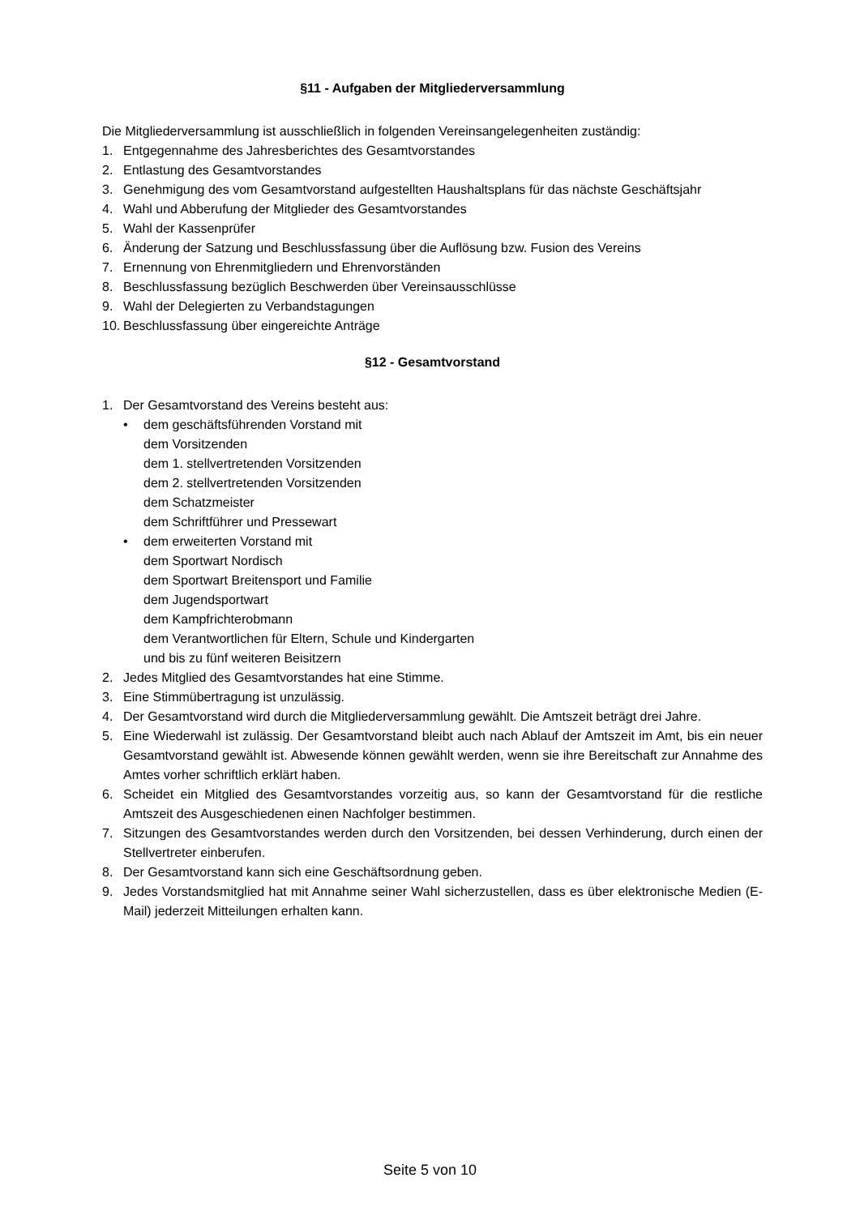§11 - Aufgaben der Mitgliederversammlung
Die Mitgliederversammlung ist ausschließlich in folgenden Vereinsangelegenheiten zuständig:
1. Entgegennahme des Jahresberichtes des Gesamtvorstandes
2. Entlastung des Gesamtvorstandes
3. Genehmigung des vom Gesamtvorstand aufgestellten Haushaltsplans für das nächste Geschäftsjahr
4. Wahl und Abberufung der Mitglieder des Gesamtvorstandes
5. Wahl der Kassenprüfer
6. Änderung der Satzung und Beschlussfassung über die Auflösung bzw. Fusion des Vereins
7. Ernennung von Ehrenmitgliedern und Ehrenvorständen
8. Beschlussfassung bezüglich Beschwerden über Vereinsausschlüsse
9. Wahl der Delegierten zu Verbandstagungen
10. Beschlussfassung über eingereichte Anträge
§12 - Gesamtvorstand
1. Der Gesamtvorstand des Vereins besteht aus:
• dem geschäftsführenden Vorstand mit
dem Vorsitzenden
dem 1. stellvertretenden Vorsitzenden
dem 2. stellvertretenden Vorsitzenden
dem Schatzmeister
dem Schriftführer und Pressewart
• dem erweiterten Vorstand mit
dem Sportwart Nordisch
dem Sportwart Breitensport und Familie
dem Jugendsportwart
dem Kampfrichterobmann
dem Verantwortlichen für Eltern, Schule und Kindergarten
und bis zu fünf weiteren Beisitzern
2. Jedes Mitglied des Gesamtvorstandes hat eine Stimme.
3. Eine Stimmübertragung ist unzulässig.
4. Der Gesamtvorstand wird durch die Mitgliederversammlung gewählt. Die Amtszeit beträgt drei Jahre.
5. Eine Wiederwahl ist zulässig. Der Gesamtvorstand bleibt auch nach Ablauf der Amtszeit im Amt, bis ein neuer Gesamtvorstand gewählt ist. Abwesende können gewählt werden, wenn sie ihre Bereitschaft zur Annahme des Amtes vorher schriftlich erklärt haben.
6. Scheidet ein Mitglied des Gesamtvorstandes vorzeitig aus, so kann der Gesamtvorstand für die restliche Amtszeit des Ausgeschiedenen einen Nachfolger bestimmen.
7. Sitzungen des Gesamtvorstandes werden durch den Vorsitzenden, bei dessen Verhinderung, durch einen der Stellvertreter einberufen.
8. Der Gesamtvorstand kann sich eine Geschäftsordnung geben.
9. Jedes Vorstandsmitglied hat mit Annahme seiner Wahl sicherzustellen, dass es über elektronische Medien (E-Mail) jederzeit Mitteilungen erhalten kann.
Seite 5 von 10